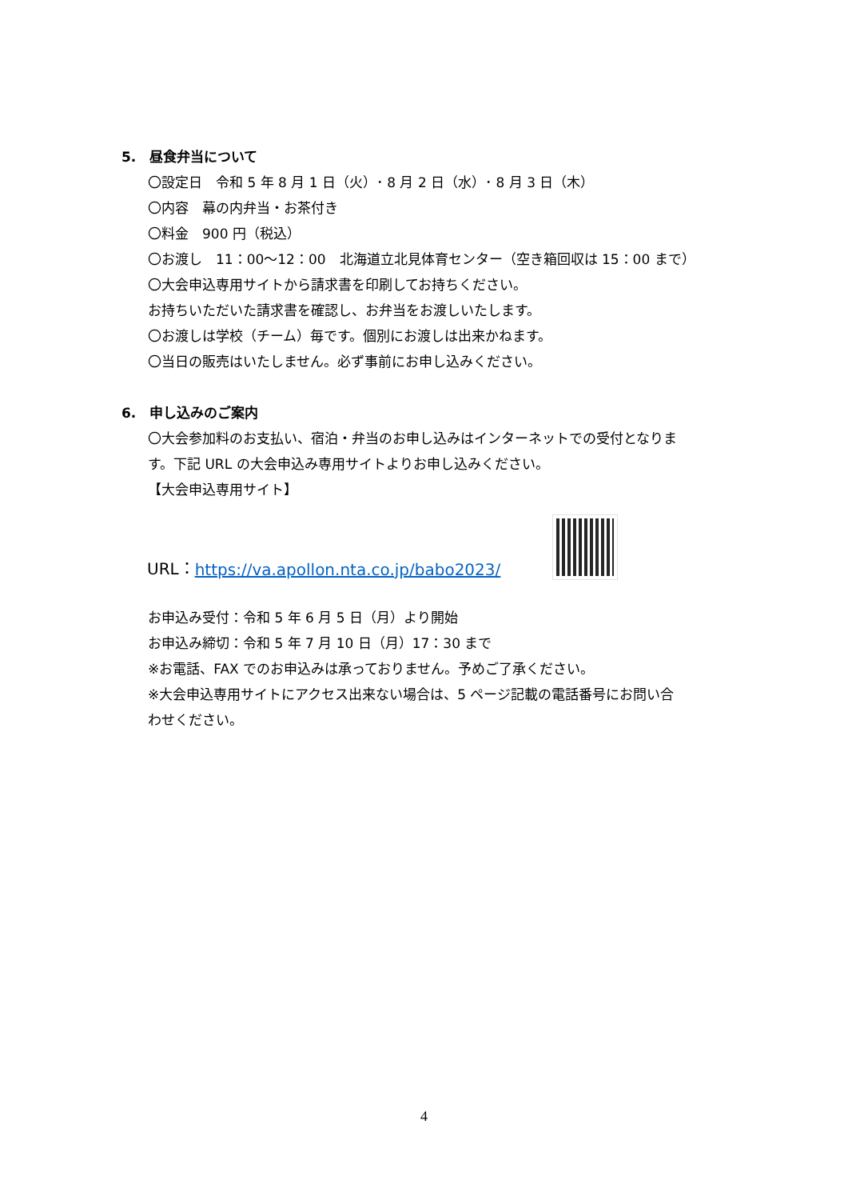5.　昼食弁当について
〇設定日　令和 5 年 8 月 1 日（火）･ 8 月 2 日（水）･ 8 月 3 日（木）
〇内容　幕の内弁当・お茶付き
〇料金　900 円（税込）
〇お渡し　11：00～12：00　北海道立北見体育センター（空き箱回収は 15：00 まで）
〇大会申込専用サイトから請求書を印刷してお持ちください。
お持ちいただいた請求書を確認し、お弁当をお渡しいたします。
〇お渡しは学校（チーム）毎です。個別にお渡しは出来かねます。
〇当日の販売はいたしません。必ず事前にお申し込みください。
6.　申し込みのご案内
〇大会参加料のお支払い、宿泊・弁当のお申し込みはインターネットでの受付となりま
す。下記 URL の大会申込み専用サイトよりお申し込みください。
【大会申込専用サイト】
URL： https://va.apollon.nta.co.jp/babo2023/
お申込み受付：令和 5 年 6 月 5 日（月）より開始
お申込み締切：令和 5 年 7 月 10 日（月）17：30 まで
※お電話、FAX でのお申込みは承っておりません。予めご了承ください。
※大会申込専用サイトにアクセス出来ない場合は、5 ページ記載の電話番号にお問い合
わせください。
4